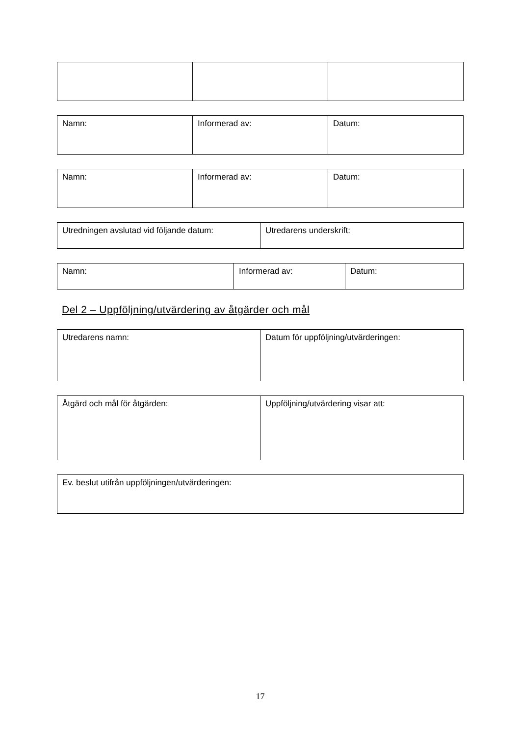| Namn: | Informerad av: | Datum: |
| Namn: | Informerad av: | Datum: |
| Utredningen avslutad vid följande datum: | Utredarens underskrift: |
| Namn: | Informerad av: | Datum: |
Del 2 – Uppföljning/utvärdering av åtgärder och mål
| Utredarens namn: | Datum för uppföljning/utvärderingen: |
| Åtgärd och mål för åtgärden: | Uppföljning/utvärdering visar att: |
| Ev. beslut utifrån uppföljningen/utvärderingen: |
17